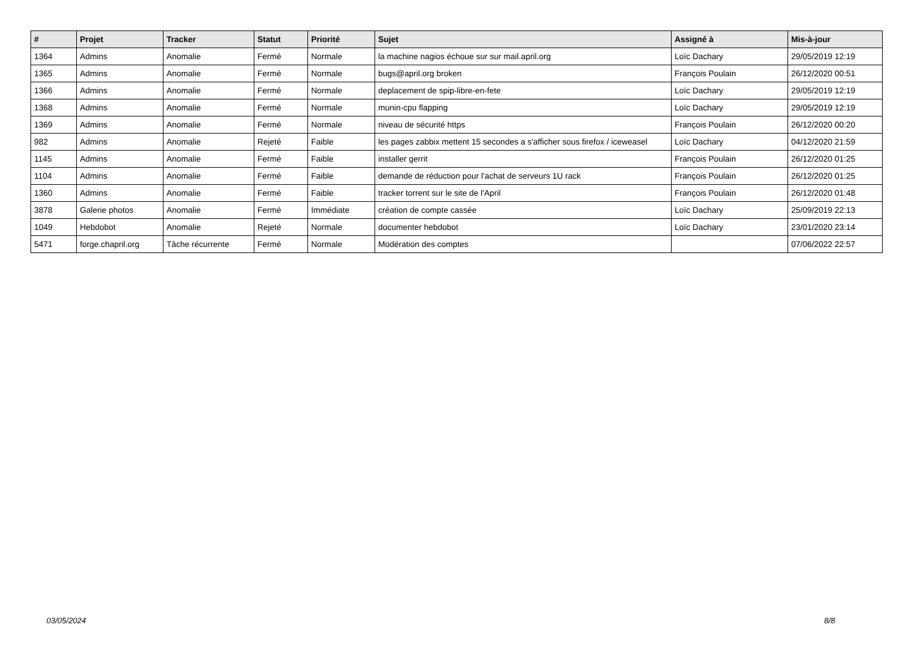| # | Projet | Tracker | Statut | Priorité | Sujet | Assigné à | Mis-à-jour |
| --- | --- | --- | --- | --- | --- | --- | --- |
| 1364 | Admins | Anomalie | Fermé | Normale | la machine nagios échoue sur sur mail.april.org | Loïc Dachary | 29/05/2019 12:19 |
| 1365 | Admins | Anomalie | Fermé | Normale | bugs@april.org broken | François Poulain | 26/12/2020 00:51 |
| 1366 | Admins | Anomalie | Fermé | Normale | deplacement de spip-libre-en-fete | Loïc Dachary | 29/05/2019 12:19 |
| 1368 | Admins | Anomalie | Fermé | Normale | munin-cpu flapping | Loïc Dachary | 29/05/2019 12:19 |
| 1369 | Admins | Anomalie | Fermé | Normale | niveau de sécurité https | François Poulain | 26/12/2020 00:20 |
| 982 | Admins | Anomalie | Rejeté | Faible | les pages zabbix mettent 15 secondes a s'afficher sous firefox / iceweasel | Loïc Dachary | 04/12/2020 21:59 |
| 1145 | Admins | Anomalie | Fermé | Faible | installer gerrit | François Poulain | 26/12/2020 01:25 |
| 1104 | Admins | Anomalie | Fermé | Faible | demande de réduction pour l'achat de serveurs 1U rack | François Poulain | 26/12/2020 01:25 |
| 1360 | Admins | Anomalie | Fermé | Faible | tracker torrent sur le site de l'April | François Poulain | 26/12/2020 01:48 |
| 3878 | Galerie photos | Anomalie | Fermé | Immédiate | création de compte cassée | Loïc Dachary | 25/09/2019 22:13 |
| 1049 | Hebdobot | Anomalie | Rejeté | Normale | documenter hebdobot | Loïc Dachary | 23/01/2020 23:14 |
| 5471 | forge.chapril.org | Tâche récurrente | Fermé | Normale | Modération des comptes | | 07/06/2022 22:57 |
03/05/2024 8/8